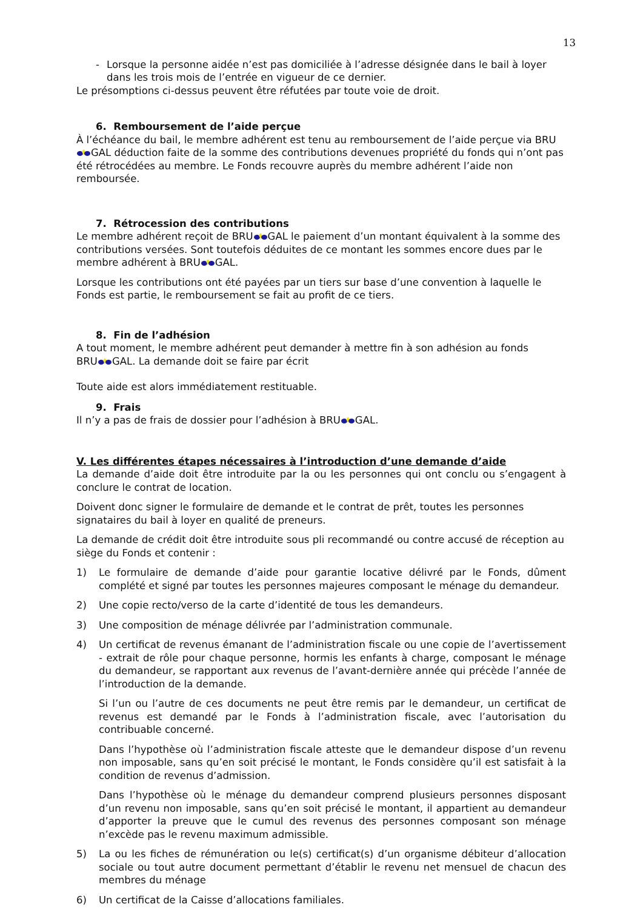13
- Lorsque la personne aidée n’est pas domiciliée à l’adresse désignée dans le bail à loyer dans les trois mois de l’entrée en vigueur de ce dernier.
Le présomptions ci-dessus peuvent être réfutées par toute voie de droit.
6. Remboursement de l’aide perçue
À l’échéance du bail, le membre adhérent est tenu au remboursement de l’aide perçue via BRUGAL déduction faite de la somme des contributions devenues propriété du fonds qui n’ont pas été rétrocédées au membre. Le Fonds recouvre auprès du membre adhérent l’aide non remboursée.
7. Rétrocession des contributions
Le membre adhérent reçoit de BRUGAL le paiement d’un montant équivalent à la somme des contributions versées. Sont toutefois déduites de ce montant les sommes encore dues par le membre adhérent à BRUGAL.
Lorsque les contributions ont été payées par un tiers sur base d’une convention à laquelle le Fonds est partie, le remboursement se fait au profit de ce tiers.
8. Fin de l’adhésion
A tout moment, le membre adhérent peut demander à mettre fin à son adhésion au fonds
BRUGAL. La demande doit se faire par écrit
Toute aide est alors immédiatement restituable.
9. Frais
Il n’y a pas de frais de dossier pour l’adhésion à BRUGAL.
V. Les différentes étapes nécessaires à l’introduction d’une demande d’aide
La demande d’aide doit être introduite par la ou les personnes qui ont conclu ou s’engagent à conclure le contrat de location.
Doivent donc signer le formulaire de demande et le contrat de prêt, toutes les personnes signataires du bail à loyer en qualité de preneurs.
La demande de crédit doit être introduite sous pli recommandé ou contre accusé de réception au siège du Fonds et contenir :
1) Le formulaire de demande d’aide pour garantie locative délivré par le Fonds, dûment complété et signé par toutes les personnes majeures composant le ménage du demandeur.
2) Une copie recto/verso de la carte d’identité de tous les demandeurs.
3) Une composition de ménage délivrée par l’administration communale.
4) Un certificat de revenus émanant de l’administration fiscale ou une copie de l’avertissement - extrait de rôle pour chaque personne, hormis les enfants à charge, composant le ménage du demandeur, se rapportant aux revenus de l’avant-dernière année qui précède l’année de l’introduction de la demande.
Si l’un ou l’autre de ces documents ne peut être remis par le demandeur, un certificat de revenus est demandé par le Fonds à l’administration fiscale, avec l’autorisation du contribuable concerné.
Dans l’hypothèse où l’administration fiscale atteste que le demandeur dispose d’un revenu non imposable, sans qu’en soit précisé le montant, le Fonds considère qu’il est satisfait à la condition de revenus d’admission.
Dans l’hypothèse où le ménage du demandeur comprend plusieurs personnes disposant d’un revenu non imposable, sans qu’en soit précisé le montant, il appartient au demandeur d’apporter la preuve que le cumul des revenus des personnes composant son ménage n’excède pas le revenu maximum admissible.
5) La ou les fiches de rémunération ou le(s) certificat(s) d’un organisme débiteur d’allocation sociale ou tout autre document permettant d’établir le revenu net mensuel de chacun des membres du ménage
6) Un certificat de la Caisse d’allocations familiales.